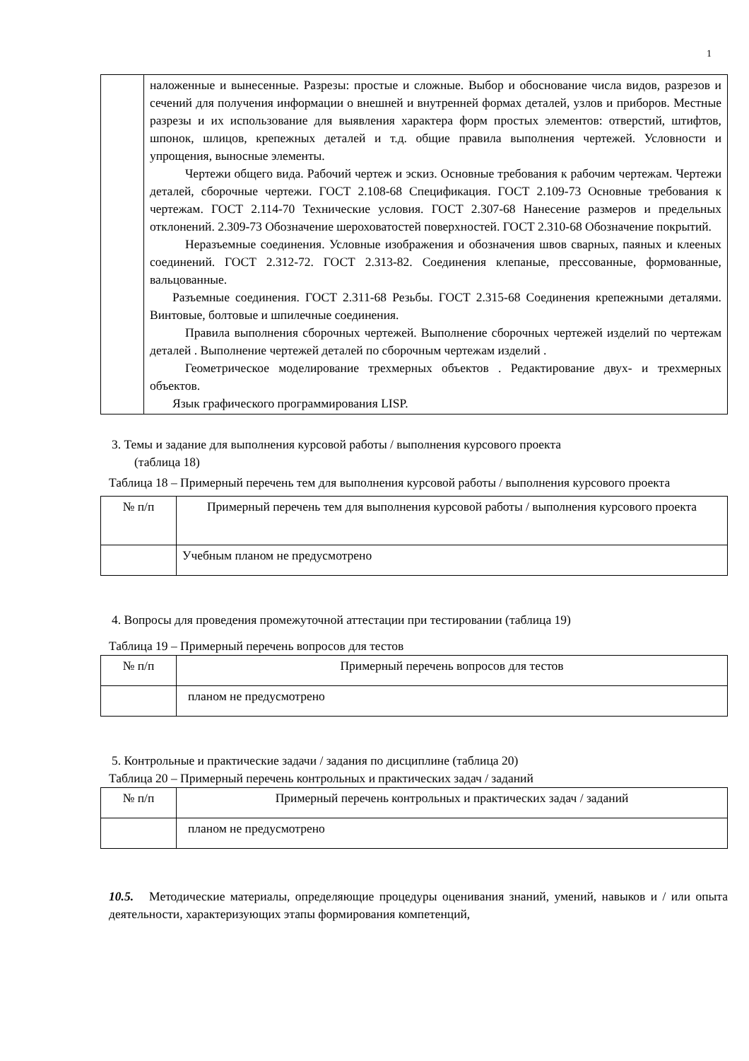1
| | наложенные и вынесенные. Разрезы: простые и сложные. Выбор и обоснование числа видов, разрезов и сечений для получения информации о внешней и внутренней формах деталей, узлов и приборов. Местные разрезы и их использование для выявления характера форм простых элементов: отверстий, штифтов, шпонок, шлицов, крепежных деталей и т.д. общие правила выполнения чертежей. Условности и упрощения, выносные элементы. Чертежи общего вида. Рабочий чертеж и эскиз. Основные требования к рабочим чертежам. Чертежи деталей, сборочные чертежи. ГОСТ 2.108-68 Спецификация. ГОСТ 2.109-73 Основные требования к чертежам. ГОСТ 2.114-70 Технические условия. ГОСТ 2.307-68 Нанесение размеров и предельных отклонений. 2.309-73 Обозначение шероховатостей поверхностей. ГОСТ 2.310-68 Обозначение покрытий. Неразъемные соединения. Условные изображения и обозначения швов сварных, паяных и клееных соединений. ГОСТ 2.312-72. ГОСТ 2.313-82. Соединения клепаные, прессованные, формованные, вальцованные. Разъемные соединения. ГОСТ 2.311-68 Резьбы. ГОСТ 2.315-68 Соединения крепежными деталями. Винтовые, болтовые и шпилечные соединения. Правила выполнения сборочных чертежей. Выполнение сборочных чертежей изделий по чертежам деталей . Выполнение чертежей деталей по сборочным чертежам изделий . Геометрическое моделирование трехмерных объектов . Редактирование двух- и трехмерных объектов. Язык графического программирования LISP. |
3. Темы и задание для выполнения курсовой работы / выполнения курсового проекта
(таблица 18)
Таблица 18 – Примерный перечень тем для выполнения курсовой работы / выполнения курсового проекта
| № п/п | Примерный перечень тем для выполнения курсовой работы / выполнения курсового проекта |
| --- | --- |
| | Учебным планом не предусмотрено |
4. Вопросы для проведения промежуточной аттестации при тестировании (таблица 19)
Таблица 19 – Примерный перечень вопросов для тестов
| № п/п | Примерный перечень вопросов для тестов |
| --- | --- |
| | планом не предусмотрено |
5. Контрольные и практические задачи / задания по дисциплине (таблица 20)
Таблица 20 – Примерный перечень контрольных и практических задач / заданий
| № п/п | Примерный перечень контрольных и практических задач / заданий |
| --- | --- |
| | планом не предусмотрено |
10.5. Методические материалы, определяющие процедуры оценивания знаний, умений, навыков и / или опыта деятельности, характеризующих этапы формирования компетенций,